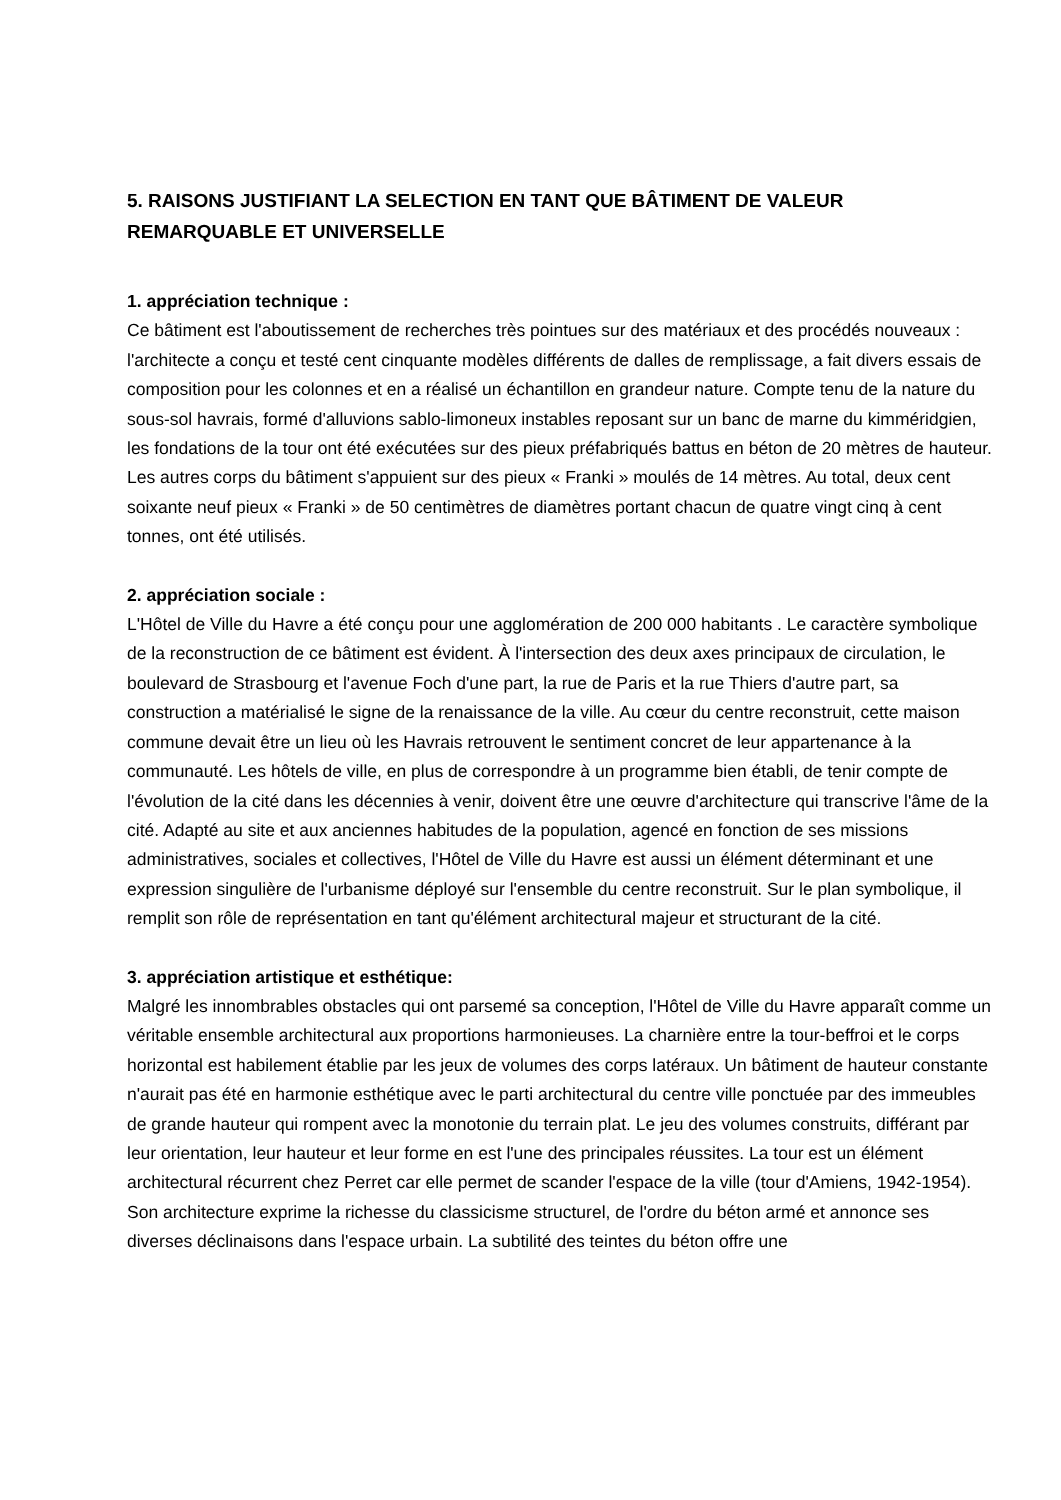5. RAISONS JUSTIFIANT LA SELECTION EN TANT QUE BÂTIMENT DE VALEUR REMARQUABLE ET UNIVERSELLE
1. appréciation technique :
Ce bâtiment est l'aboutissement de recherches très pointues sur des matériaux et des procédés nouveaux : l'architecte a conçu et testé cent cinquante modèles différents de dalles de remplissage, a fait divers essais de composition pour les colonnes et en a réalisé un échantillon en grandeur nature. Compte tenu de la nature du sous-sol havrais, formé d'alluvions sablo-limoneux instables reposant sur un banc de marne du kimméridgien, les fondations de la tour ont été exécutées sur des pieux préfabriqués battus en béton de 20 mètres de hauteur. Les autres corps du bâtiment s'appuient sur des pieux « Franki » moulés de 14 mètres. Au total, deux cent soixante neuf pieux « Franki » de 50 centimètres de diamètres portant chacun de quatre vingt cinq à cent tonnes, ont été utilisés.
2. appréciation sociale :
L'Hôtel de Ville du Havre a été conçu pour une agglomération de 200 000 habitants . Le caractère symbolique de la reconstruction de ce bâtiment est évident. À l'intersection des deux axes principaux de circulation, le boulevard de Strasbourg et l'avenue Foch d'une part, la rue de Paris et la rue Thiers d'autre part, sa construction a matérialisé le signe de la renaissance de la ville. Au cœur du centre reconstruit, cette maison commune devait être un lieu où les Havrais retrouvent le sentiment concret de leur appartenance à la communauté. Les hôtels de ville, en plus de correspondre à un programme bien établi, de tenir compte de l'évolution de la cité dans les décennies à venir, doivent être une œuvre d'architecture qui transcrive l'âme de la cité. Adapté au site et aux anciennes habitudes de la population, agencé en fonction de ses missions administratives, sociales et collectives, l'Hôtel de Ville du Havre est aussi un élément déterminant et une expression singulière de l'urbanisme déployé sur l'ensemble du centre reconstruit. Sur le plan symbolique, il remplit son rôle de représentation en tant qu'élément architectural majeur et structurant de la cité.
3. appréciation artistique et esthétique:
Malgré les innombrables obstacles qui ont parsemé sa conception, l'Hôtel de Ville du Havre apparaît comme un véritable ensemble architectural aux proportions harmonieuses. La charnière entre la tour-beffroi et le corps horizontal est habilement établie par les jeux de volumes des corps latéraux. Un bâtiment de hauteur constante n'aurait pas été en harmonie esthétique avec le parti architectural du centre ville ponctuée par des immeubles de grande hauteur qui rompent avec la monotonie du terrain plat. Le jeu des volumes construits, différant par leur orientation, leur hauteur et leur forme en est l'une des principales réussites. La tour est un élément architectural récurrent chez Perret car elle permet de scander l'espace de la ville (tour d'Amiens, 1942-1954).
Son architecture exprime la richesse du classicisme structurel, de l'ordre du béton armé et annonce ses diverses déclinaisons dans l'espace urbain. La subtilité des teintes du béton offre une